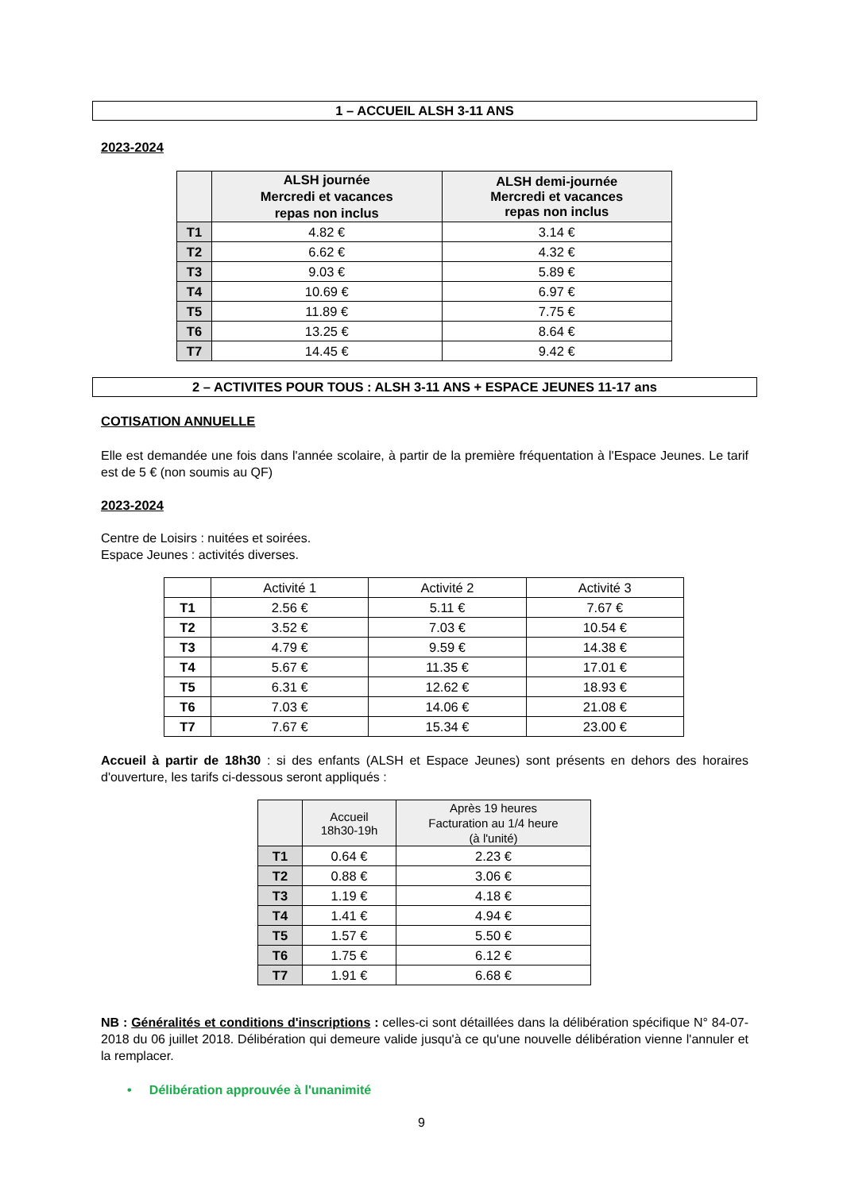1 – ACCUEIL ALSH 3-11 ANS
2023-2024
| | ALSH journée Mercredi et vacances repas non inclus | ALSH demi-journée Mercredi et vacances repas non inclus |
| --- | --- | --- |
| T1 | 4.82 € | 3.14 € |
| T2 | 6.62 € | 4.32 € |
| T3 | 9.03 € | 5.89 € |
| T4 | 10.69 € | 6.97 € |
| T5 | 11.89 € | 7.75 € |
| T6 | 13.25 € | 8.64 € |
| T7 | 14.45 € | 9.42 € |
2 – ACTIVITES POUR TOUS : ALSH 3-11 ANS + ESPACE JEUNES 11-17 ans
COTISATION ANNUELLE
Elle est demandée une fois dans l'année scolaire, à partir de la première fréquentation à l'Espace Jeunes. Le tarif est de 5 € (non soumis au QF)
2023-2024
Centre de Loisirs : nuitées et soirées.
Espace Jeunes : activités diverses.
| | Activité 1 | Activité 2 | Activité 3 |
| --- | --- | --- | --- |
| T1 | 2.56 € | 5.11 € | 7.67 € |
| T2 | 3.52 € | 7.03 € | 10.54 € |
| T3 | 4.79 € | 9.59 € | 14.38 € |
| T4 | 5.67 € | 11.35 € | 17.01 € |
| T5 | 6.31 € | 12.62 € | 18.93 € |
| T6 | 7.03 € | 14.06 € | 21.08 € |
| T7 | 7.67 € | 15.34 € | 23.00 € |
Accueil à partir de 18h30 : si des enfants (ALSH et Espace Jeunes) sont présents en dehors des horaires d'ouverture, les tarifs ci-dessous seront appliqués :
| | Accueil 18h30-19h | Après 19 heures Facturation au 1/4 heure (à l'unité) |
| --- | --- | --- |
| T1 | 0.64 € | 2.23 € |
| T2 | 0.88 € | 3.06 € |
| T3 | 1.19 € | 4.18 € |
| T4 | 1.41 € | 4.94 € |
| T5 | 1.57 € | 5.50 € |
| T6 | 1.75 € | 6.12 € |
| T7 | 1.91 € | 6.68 € |
NB : Généralités et conditions d'inscriptions : celles-ci sont détaillées dans la délibération spécifique N° 84-07-2018 du 06 juillet 2018. Délibération qui demeure valide jusqu'à ce qu'une nouvelle délibération vienne l'annuler et la remplacer.
• Délibération approuvée à l'unanimité
9